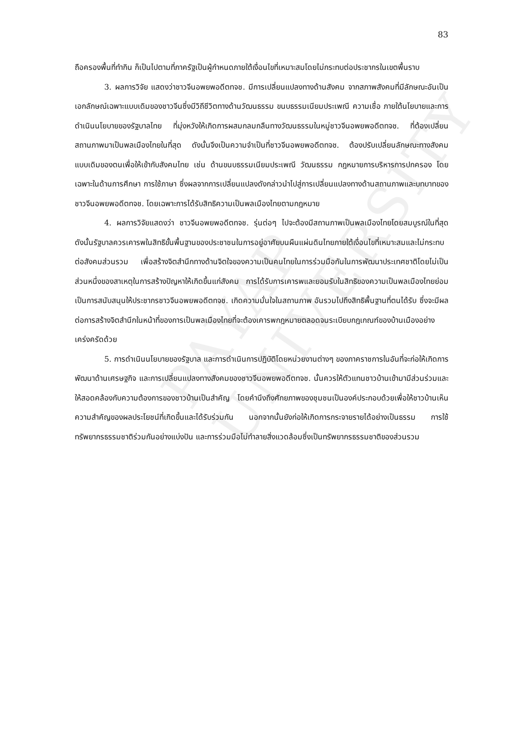PAYAP UNIVERSITY
83
ถือครองพื้นที่ทำกิน ก็เป็นไปตามที่ภาครัฐเป็นผู้กำหนดภายใต้เงื่อนไขที่เหมาะสมโดยไม่กระทบต่อประชากรในเขตพื้นราบ
3. ผลการวิจัย แสดงว่าชาวจีนอพยพอดีตทจช. มีการเปลี่ยนแปลงทางด้านสังคม จากสภาพสังคมที่มีลักษณะอันเป็นเอกลักษณ์เฉพาะแบบเดิมของชาวจีนซึ่งมีวิถีชีวิตทางด้านวัฒนธรรม ขนบธรรมเนียมประเพณี ความเชื่อ ภายใต้นโยบายและการดำเนินนโยบายของรัฐบาลไทย ที่มุ่งหวังให้เกิดการผสมกลมกลืนทางวัฒนธรรมในหมู่ชาวจีนอพยพอดีตทจช. ที่ต้องเปลี่ยนสถานภาพมาเป็นพลเมืองไทยในที่สุด ดังนั้นจึงเป็นความจำเป็นที่ชาวจีนอพยพอดีตทจช. ต้องปรับเปลี่ยนลักษณะทางสังคม แบบเดิมของตนเพื่อให้เข้ากับสังคมไทย เช่น ด้านขนบธรรมเนียมประเพณี วัฒนธรรม กฎหมายการบริหารการปกครอง โดยเฉพาะในด้านการศึกษา การใช้ภาษา ซึ่งผลจากการเปลี่ยนแปลงดังกล่าวนำไปสู่การเปลี่ยนแปลงทางด้านสถานภาพและบทบาทของชาวจีนอพยพอดีตทจช. โดยเฉพาะการได้รับสิทธิความเป็นพลเมืองไทยตามกฎหมาย
4. ผลการวิจัยแสดงว่า ชาวจีนอพยพอดีตทจช. รุ่นต่อๆ ไปจะต้องมีสถานภาพเป็นพลเมืองไทยโดยสมบูรณ์ในที่สุด ดังนั้นรัฐบาลควรเคารพในสิทธิขั้นพื้นฐานของประชาชนในการอยู่อาศัยบนผืนแผ่นดินไทยภายใต้เงื่อนไขที่เหมาะสมและไม่กระทบต่อสังคมส่วนรวม เพื่อสร้างจิตสำนึกทางด้านจิตใจของความเป็นคนไทยในการร่วมมือกันในการพัฒนาประเทศชาติโดยไม่เป็นส่วนหนึ่งของสาเหตุในการสร้างปัญหาให้เกิดขึ้นแก่สังคม การได้รับการเคารพและยอมรับในสิทธิของความเป็นพลเมืองไทยย่อมเป็นการสนับสนุนให้ประชากรชาวจีนอพยพอดีตทจช. เกิดความมั่นใจในสถานภาพ อันรวมไปถึงสิทธิพื้นฐานที่ตนได้รับ ซึ่งจะมีผลต่อการสร้างจิตสำนึกในหน้าที่ของการเป็นพลเมืองไทยที่จะต้องเคารพกฎหมายตลอดจนระเบียบกฎเกณฑ์ของบ้านเมืองอย่างเคร่งครัดด้วย
5. การดำเนินนโยบายของรัฐบาล และการดำเนินการปฏิบัติโดยหน่วยงานต่างๆ ของภาคราชการในอันที่จะก่อให้เกิดการพัฒนาด้านเศรษฐกิจ และการเปลี่ยนแปลงทางสังคมของชาวจีนอพยพอดีตทจช. นั้นควรให้ตัวแทนชาวบ้านเข้ามามีส่วนร่วมและให้สอดคล้องกับความต้องการของชาวบ้านเป็นสำคัญ โดยคำนึงถึงศักยภาพของชุมชนเป็นองค์ประกอบด้วยเพื่อให้ชาวบ้านเห็นความสำคัญของผลประโยชน์ที่เกิดขึ้นและได้รับร่วมกัน นอกจากนั้นยังก่อให้เกิดการกระจายรายได้อย่างเป็นธรรม การใช้ทรัพยากรธรรมชาติร่วมกันอย่างแบ่งปัน และการร่วมมือไม่ทำลายสิ่งแวดล้อมซึ่งเป็นทรัพยากรธรรมชาติของส่วนรวม